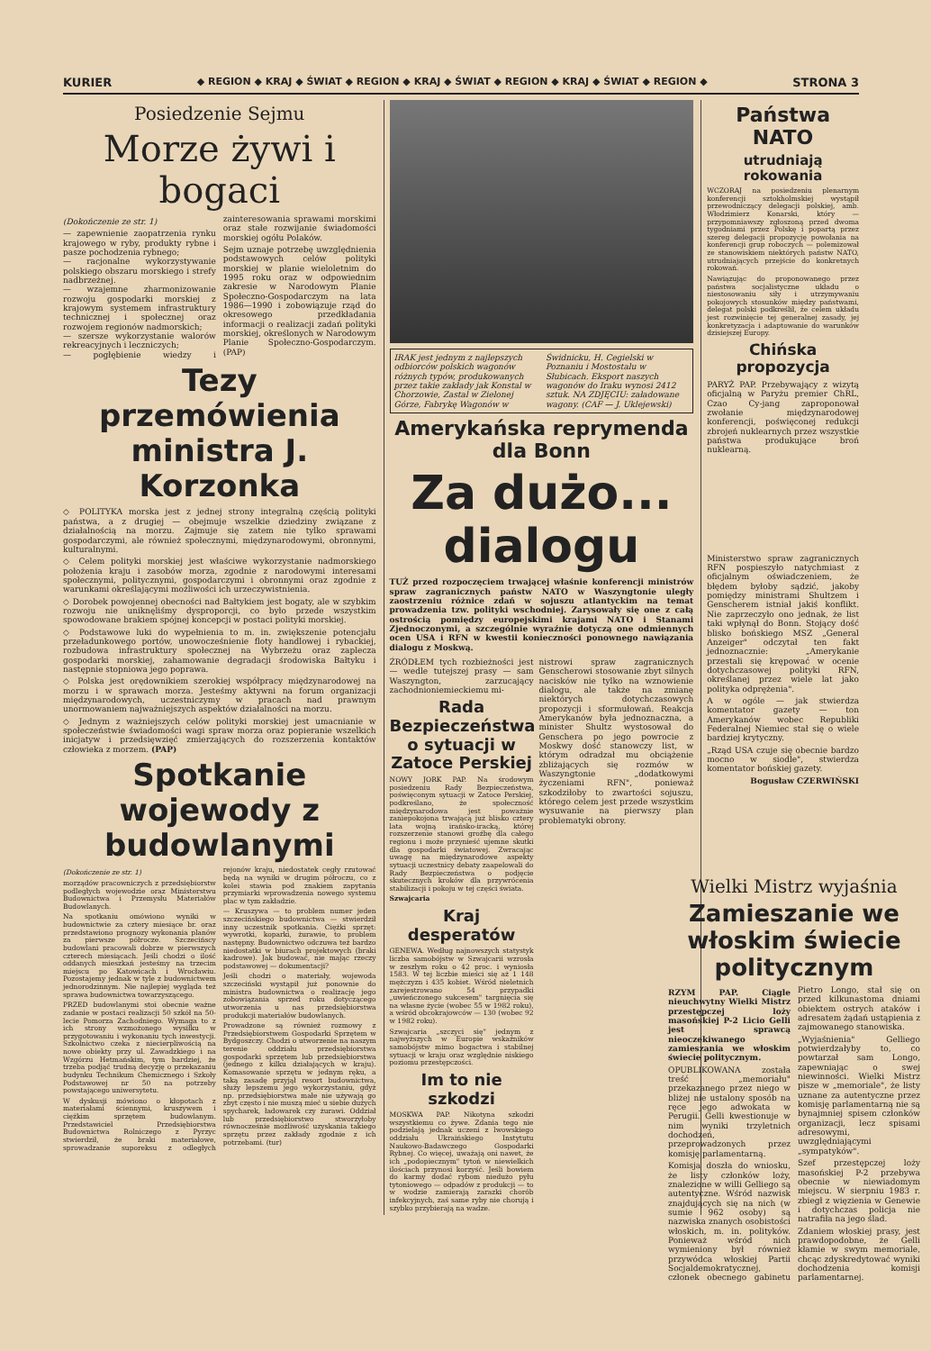KURIER ◆ REGION ◆ KRAJ ◆ ŚWIAT ◆ REGION ◆ KRAJ ◆ ŚWIAT ◆ REGION ◆ KRAJ ◆ ŚWIAT ◆ REGION ◆ STRONA 3
Posiedzenie Sejmu
Morze żywi i bogaci
(Dokończenie ze str. 1)
— zapewnienie zaopatrzenia rynku krajowego w ryby, produkty rybne i pasze pochodzenia rybnego;
— racjonalne wykorzystywanie polskiego obszaru morskiego i strefy nadbrzeżnej.
— wzajemne zharmonizowanie rozwoju gospodarki morskiej z krajowym systemem infrastruktury technicznej i społecznej oraz rozwojem regionów nadmorskich;
— szersze wykorzystanie walorów rekreacyjnych i leczniczych;
— pogłębienie wiedzy i zainteresowania sprawami morskimi oraz stałe rozwijanie świadomości morskiej ogółu Polaków.
Sejm uznaje potrzebę uwzględnienia podstawowych celów polityki morskiej w planie wieloletnim do 1995 roku oraz w odpowiednim zakresie w Narodowym Planie Społeczno-Gospodarczym na lata 1986—1990 i zobowiązuje rząd do okresowego przedkładania informacji o realizacji zadań polityki morskiej, określonych w Narodowym Planie Społeczno-Gospodarczym. (PAP)
Tezy przemówienia ministra J. Korzonka
◇ POLITYKA morska jest z jednej strony integralną częścią polityki państwa, a z drugiej — obejmuje wszelkie dziedziny związane z działalnością na morzu. Zajmuje się zatem nie tylko sprawami gospodarczymi, ale również społecznymi, międzynarodowymi, obronnymi, kulturalnymi.
◇ Celem polityki morskiej jest właściwe wykorzystanie nadmorskiego położenia kraju i zasobów morza, zgodnie z narodowymi interesami społecznymi, politycznymi, gospodarczymi i obronnymi oraz zgodnie z warunkami określającymi możliwości ich urzeczywistnienia.
◇ Dorobek powojennej obecności nad Bałtykiem jest bogaty, ale w szybkim rozwoju nie uniknęliśmy dysproporcji, co było przede wszystkim spowodowane brakiem spójnej koncepcji w postaci polityki morskiej.
◇ Podstawowe luki do wypełnienia to m. in. zwiększenie potencjału przeładunkowego portów, unowocześnienie floty handlowej i rybackiej, rozbudowa infrastruktury społecznej na Wybrzeżu oraz zaplecza gospodarki morskiej, zahamowanie degradacji środowiska Bałtyku i następnie stopniowa jego poprawa.
◇ Polska jest orędownikiem szerokiej współpracy międzynarodowej na morzu i w sprawach morza. Jesteśmy aktywni na forum organizacji międzynarodowych, uczestniczymy w pracach nad prawnym unormowaniem najważniejszych aspektów działalności na morzu.
◇ Jednym z ważniejszych celów polityki morskiej jest umacnianie w społeczeństwie świadomości wagi spraw morza oraz popieranie wszelkich inicjatyw i przedsięwzięć zmierzających do rozszerzenia kontaktów człowieka z morzem. (PAP)
Spotkanie wojewody z budowlanymi
(Dokończenie ze str. 1)
morządów pracowniczych z przedsiębiorstw podległych wojewodzie oraz Ministerstwu Budownictwa i Przemysłu Materiałów Budowlanych.
Na spotkaniu omówiono wyniki w budownictwie za cztery miesiące br. oraz przedstawiono prognozy wykonania planów za pierwsze półrocze. Szczecińscy budowlani pracowali dobrze w pierwszych czterech miesiącach. Jeśli chodzi o ilość oddanych mieszkań jesteśmy na trzecim miejscu po Katowicach i Wrocławiu. Pozostajemy jednak w tyle z budownictwem jednorodzinnym. Nie najlepiej wygląda też sprawa budownictwa towarzyszącego.
PRZED budowlanymi stoi obecnie ważne zadanie w postaci realizacji 50 szkół na 50-lecie Pomorza Zachodniego. Wymaga to z ich strony wzmożonego wysiłku w przygotowaniu i wykonaniu tych inwestycji. Szkolnictwo czeka z niecierpliwością na nowe obiekty przy ul. Zawadzkiego i na Wzgórzu Hetmańskim, tym bardziej, że trzeba podjąć trudną decyzję o przekazaniu budynku Technikum Chemicznego i Szkoły Podstawowej nr 50 na potrzeby powstającego uniwersytetu.
W dyskusji mówiono o kłopotach z materiałami ściennymi, kruszywem i ciężkim sprzętem budowlanym. Przedstawiciel Przedsiębiorstwa Budownictwa Rolniczego z Pyrzyc stwierdził, że braki materiałowe, sprowadzanie suporeksu z odległych rejonów kraju, niedostatek cegły rzutować będą na wyniki w drugim półroczu, co z kolei stawia pod znakiem zapytania przymiarki wprowadzenia nowego systemu płac w tym zakładzie.
— Kruszywa — to problem numer jeden szczecińskiego budownictwa — stwierdził inny uczestnik spotkania. Ciężki sprzęt: wywrotki, koparki, żurawie, to problem następny. Budownictwo odczuwa też bardzo niedostatki w biurach projektowych (braki kadrowe). Jak budować, nie mając rzeczy podstawowej — dokumentacji?
Jeśli chodzi o materiały, wojewoda szczeciński wystąpił już ponownie do ministra budownictwa o realizację jego zobowiązania sprzed roku dotyczącego utworzenia u nas przedsiębiorstwa produkcji materiałów budowlanych.
Prowadzone są również rozmowy z Przedsiębiorstwem Gospodarki Sprzętem w Bydgoszczy. Chodzi o utworzenie na naszym terenie oddziału przedsiębiorstwa gospodarki sprzętem lub przedsiębiorstwa (jednego z kilku działających w kraju). Komasowanie sprzętu w jednym ręku, a taką zasadę przyjął resort budownictwa, służy lepszemu jego wykorzystaniu, gdyż np. przedsiębiorstwa małe nie używają go zbyt często i nie muszą mieć u siebie dużych spycharek, ładowarek czy żurawi. Oddział lub przedsiębiorstwo stworzyłoby równocześnie możliwość uzyskania takiego sprzętu przez zakłady zgodnie z ich potrzebami. (tur)
IRAK jest jednym z najlepszych odbiorców polskich wagonów różnych typów, produkowanych przez takie zakłady jak Konstal w Chorzowie, Zastal w Zielonej Górze, Fabrykę Wagonów w Świdnicku, H. Cegielski w Poznaniu i Mostostalu w Słubicach. Eksport naszych wagonów do Iraku wynosi 2412 sztuk. NA ZDJĘCIU: załadowane wagony. (CAF — J. Uklejewski)
Amerykańska reprymenda dla Bonn
Za dużo... dialogu
TUŻ przed rozpoczęciem trwającej właśnie konferencji ministrów spraw zagranicznych państw NATO w Waszyngtonie uległy zaostrzeniu różnice zdań w sojuszu atlantyckim na temat prowadzenia tzw. polityki wschodniej. Zarysowały się one z całą ostrością pomiędzy europejskimi krajami NATO i Stanami Zjednoczonymi, a szczególnie wyraźnie dotyczą one odmiennych ocen USA i RFN w kwestii konieczności ponownego nawiązania dialogu z Moskwą.
ŹRÓDŁEM tych rozbieżności jest — wedle tutejszej prasy — sam Waszyngton, zarzucający zachodnioniemieckiemu mi-
Rada Bezpieczeństwa o sytuacji w Zatoce Perskiej
NOWY JORK PAP. Na środowym posiedzeniu Rady Bezpieczeństwa, poświęconym sytuacji w Zatoce Perskiej, podkreślano, że społeczność międzynarodowa jest poważnie zaniepokojona trwającą już blisko cztery lata wojną irańsko-iracką, której rozszerzenie stanowi groźbę dla całego regionu i może przynieść ujemne skutki dla gospodarki światowej. Zwracając uwagę na międzynarodowe aspekty sytuacji uczestnicy debaty zaapelowali do Rady Bezpieczeństwa o podjęcie skutecznych kroków dla przywrócenia stabilizacji i pokoju w tej części świata.
Szwajcaria
Kraj desperatów
GENEWA. Według najnowszych statystyk liczba samobójstw w Szwajcarii wzrosła w zeszłym roku o 42 proc. i wyniosła 1583. W tej liczbie mieści się aż 1 148 mężczyzn i 435 kobiet. Wśród nieletnich zarejestrowano 54 przypadki „uwieńczonego sukcesem" targnięcia się na własne życie (wobec 55 w 1982 roku), a wśród obcokrajowców — 130 (wobec 92 w 1982 roku).
Szwajcaria „szczyci się" jednym z najwyższych w Europie wskaźników samobójstw mimo bogactwa i stabilnej sytuacji w kraju oraz względnie niskiego poziomu przestępczości.
Im to nie szkodzi
MOSKWA PAP. Nikotyna szkodzi wszystkiemu co żywe. Zdania tego nie podzielają jednak uczeni z lwowskiego oddziału Ukraińskiego Instytutu Naukowo-Badawczego Gospodarki Rybnej. Co więcej, uważają oni nawet, że ich „podopiecznym" tytoń w niewielkich ilościach przynosi korzyść. Jeśli bowiem do karmy dodać rybom niedużo pyłu tytoniowego — odpadów z produkcji — to w wodzie zamierają zarazki chorób infekcyjnych, zaś same ryby nie chorują i szybko przybierają na wadze.
nistrowi spraw zagranicznych Genscherowi stosowanie zbyt silnych nacisków nie tylko na wznowienie dialogu, ale także na zmianę niektórych dotychczasowych propozycji i sformułowań. Reakcja Amerykanów była jednoznaczna, a minister Shultz wystosował do Genschera po jego powrocie z Moskwy dość stanowczy list, w którym odradzał mu obciążenie zbliżających się rozmów w Waszyngtonie „dodatkowymi życzeniami RFN", ponieważ szkodziłoby to zwartości sojuszu, którego celem jest przede wszystkim wysuwanie na pierwszy plan problematyki obrony.
Państwa NATO
utrudniają rokowania
WCZORAJ na posiedzeniu plenarnym konferencji sztokholmskiej wystąpił przewodniczący delegacji polskiej, amb. Włodzimierz Konarski, który — przypomniawszy zgłoszoną przed dwoma tygodniami przez Polskę i popartą przez szereg delegacji propozycję powołania na konferencji grup roboczych — polemizował ze stanowiskiem niektórych państw NATO, utrudniających przejście do konkretnych rokowań.
Nawiązując do proponowanego przez państwa socjalistyczne układu o niestosowaniu siły i utrzymywaniu pokojowych stosunków między państwami, delegat polski podkreślił, że celem układu jest rozwinięcie tej generalnej zasady, jej konkretyzacja i adaptowanie do warunków dzisiejszej Europy.
Chińska propozycja
PARYŻ PAP. Przebywający z wizytą oficjalną w Paryżu premier ChRL, Czao Cy-jang zaproponował zwołanie międzynarodowej konferencji, poświęconej redukcji zbrojeń nuklearnych przez wszystkie państwa produkujące broń nuklearną.
Ministerstwo spraw zagranicznych RFN pospieszyło natychmiast z oficjalnym oświadczeniem, że błędem byłoby sądzić, jakoby pomiędzy ministrami Shultzem i Genscherem istniał jakiś konflikt. Nie zaprzeczyło ono jednak, że list taki wpłynął do Bonn. Stojący dość blisko bońskiego MSZ „General Anzeiger" odczytał ten fakt jednoznacznie: „Amerykanie przestali się krępować w ocenie dotychczasowej polityki RFN, określanej przez wiele lat jako polityka odprężenia".
A w ogóle — jak stwierdza komentator gazety — ton Amerykanów wobec Republiki Federalnej Niemiec stał się o wiele bardziej krytyczny.
„Rząd USA czuje się obecnie bardzo mocno w siodle", stwierdza komentator bońskiej gazety.
Bogusław CZERWIŃSKI
Wielki Mistrz wyjaśnia
Zamieszanie we włoskim świecie politycznym
RZYM PAP. Ciągle nieuchwytny Wielki Mistrz przestępczej loży masońskiej P-2 Licio Gelli jest sprawcą nieoczekiwanego zamieszania we włoskim świecie politycznym.
OPUBLIKOWANA została treść „memoriału" przekazanego przez niego w bliżej nie ustalony sposób na ręce jego adwokata w Perugii. Gelli kwestionuje w nim wyniki trzyletnich dochodzeń, przeprowadzonych przez komisję parlamentarną.
Komisja doszła do wniosku, że listy członków loży, znalezione w willi Gelliego są autentyczne. Wśród nazwisk znajdujących się na nich (w sumie 962 osoby) są nazwiska znanych osobistości włoskich, m. in. polityków. Ponieważ wśród nich wymieniony był również przywódca włoskiej Partii Socjaldemokratycznej, członek obecnego gabinetu Pietro Longo, stał się on przed kilkunastoma dniami obiektem ostrych ataków i adresatem żądań ustąpienia z zajmowanego stanowiska.
„Wyjaśnienia" Gelliego potwierdzałyby to, co powtarzał sam Longo, zapewniając o swej niewinności. Wielki Mistrz pisze w „memoriale", że listy uznane za autentyczne przez komisję parlamentarną nie są bynajmniej spisem członków organizacji, lecz spisami adresowymi, uwzględniającymi „sympatyków".
Szef przestępczej loży masońskiej P-2 przebywa obecnie w niewiadomym miejscu. W sierpniu 1983 r. zbiegł z więzienia w Genewie i dotychczas policja nie natrafiła na jego ślad.
Zdaniem włoskiej prasy, jest prawdopodobne, że Gelli kłamie w swym memoriale, chcąc zdyskredytować wyniki dochodzenia komisji parlamentarnej.